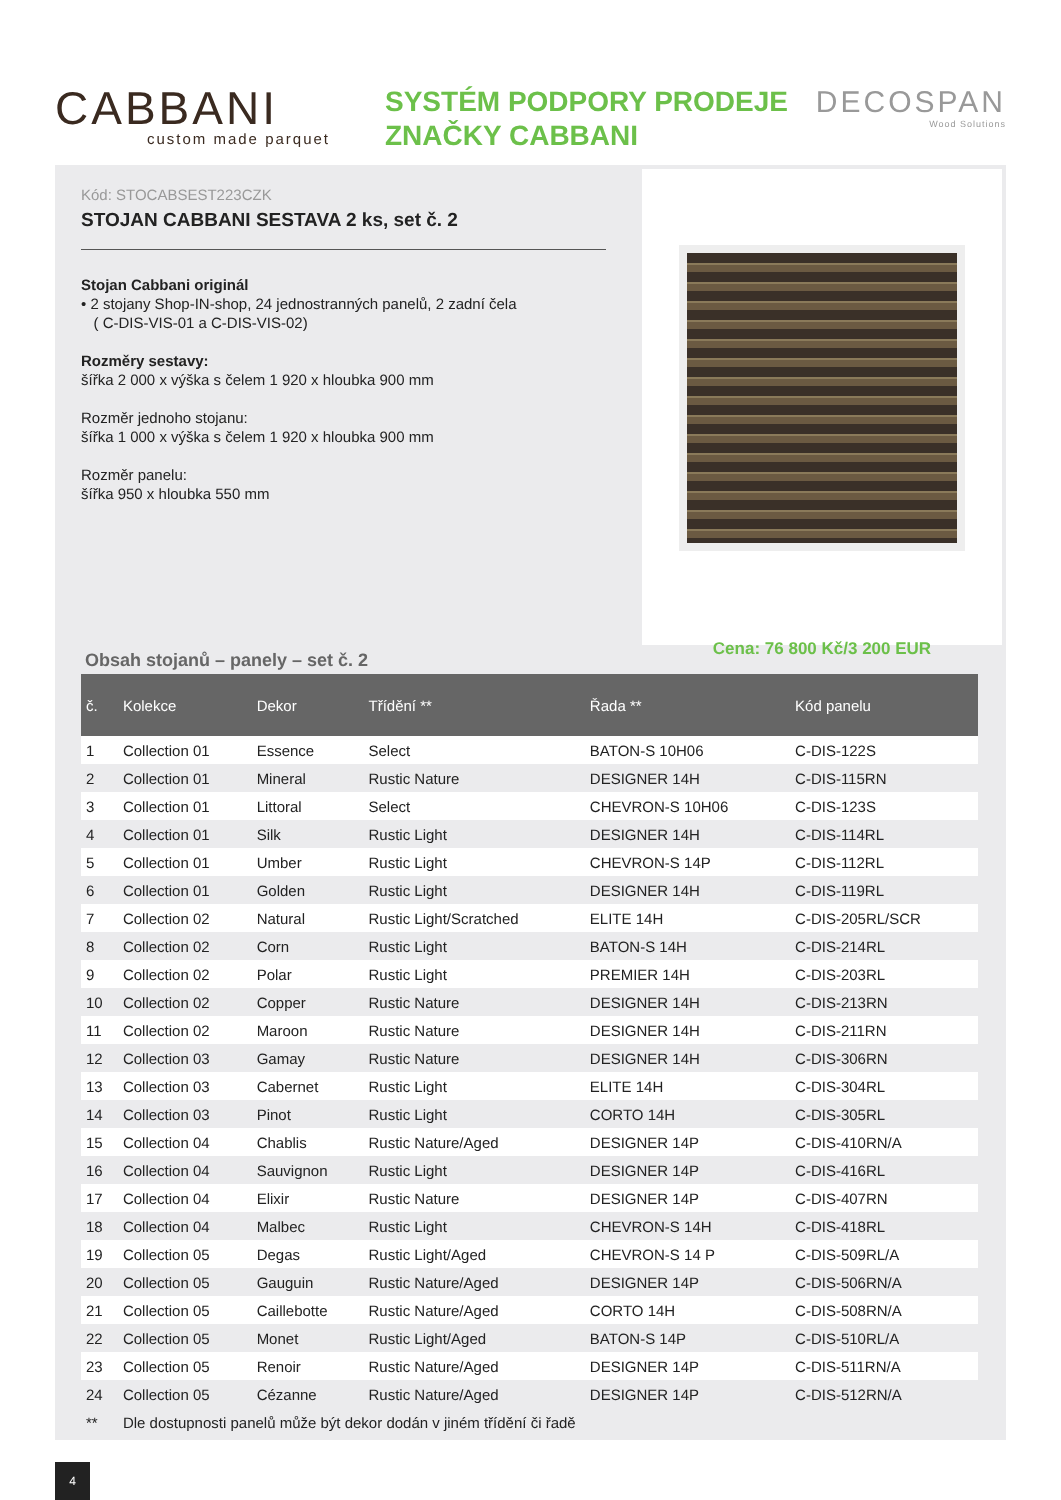CABBANI
custom made parquet
SYSTÉM PODPORY PRODEJE
ZNAČKY CABBANI
DECOSPAN
Wood Solutions
Kód: STOCABSEST223CZK
STOJAN CABBANI SESTAVA 2 ks, set č. 2
Stojan Cabbani originál
• 2 stojany Shop-IN-shop, 24 jednostranných panelů, 2 zadní čela
( C-DIS-VIS-01 a C-DIS-VIS-02)
Rozměry sestavy:
šířka 2 000 x výška s čelem 1 920 x hloubka 900 mm
Rozměr jednoho stojanu:
šířka 1 000 x výška s čelem 1 920 x hloubka 900 mm
Rozměr panelu:
šířka 950 x hloubka 550 mm
Cena: 76 800 Kč/3 200 EUR
Obsah stojanů – panely – set č. 2
| č. | Kolekce | Dekor | Třídění ** | Řada ** | Kód panelu |
| --- | --- | --- | --- | --- | --- |
| 1 | Collection 01 | Essence | Select | BATON-S 10H06 | C-DIS-122S |
| 2 | Collection 01 | Mineral | Rustic Nature | DESIGNER 14H | C-DIS-115RN |
| 3 | Collection 01 | Littoral | Select | CHEVRON-S 10H06 | C-DIS-123S |
| 4 | Collection 01 | Silk | Rustic Light | DESIGNER 14H | C-DIS-114RL |
| 5 | Collection 01 | Umber | Rustic Light | CHEVRON-S 14P | C-DIS-112RL |
| 6 | Collection 01 | Golden | Rustic Light | DESIGNER 14H | C-DIS-119RL |
| 7 | Collection 02 | Natural | Rustic Light/Scratched | ELITE 14H | C-DIS-205RL/SCR |
| 8 | Collection 02 | Corn | Rustic Light | BATON-S 14H | C-DIS-214RL |
| 9 | Collection 02 | Polar | Rustic Light | PREMIER 14H | C-DIS-203RL |
| 10 | Collection 02 | Copper | Rustic Nature | DESIGNER 14H | C-DIS-213RN |
| 11 | Collection 02 | Maroon | Rustic Nature | DESIGNER 14H | C-DIS-211RN |
| 12 | Collection 03 | Gamay | Rustic Nature | DESIGNER 14H | C-DIS-306RN |
| 13 | Collection 03 | Cabernet | Rustic Light | ELITE 14H | C-DIS-304RL |
| 14 | Collection 03 | Pinot | Rustic Light | CORTO 14H | C-DIS-305RL |
| 15 | Collection 04 | Chablis | Rustic Nature/Aged | DESIGNER 14P | C-DIS-410RN/A |
| 16 | Collection 04 | Sauvignon | Rustic Light | DESIGNER 14P | C-DIS-416RL |
| 17 | Collection 04 | Elixir | Rustic Nature | DESIGNER 14P | C-DIS-407RN |
| 18 | Collection 04 | Malbec | Rustic Light | CHEVRON-S 14H | C-DIS-418RL |
| 19 | Collection 05 | Degas | Rustic Light/Aged | CHEVRON-S 14 P | C-DIS-509RL/A |
| 20 | Collection 05 | Gauguin | Rustic Nature/Aged | DESIGNER 14P | C-DIS-506RN/A |
| 21 | Collection 05 | Caillebotte | Rustic Nature/Aged | CORTO 14H | C-DIS-508RN/A |
| 22 | Collection 05 | Monet | Rustic Light/Aged | BATON-S 14P | C-DIS-510RL/A |
| 23 | Collection 05 | Renoir | Rustic Nature/Aged | DESIGNER 14P | C-DIS-511RN/A |
| 24 | Collection 05 | Cézanne | Rustic Nature/Aged | DESIGNER 14P | C-DIS-512RN/A |
| ** | Dle dostupnosti panelů může být dekor dodán v jiném třídění či řadě | | | | |
4